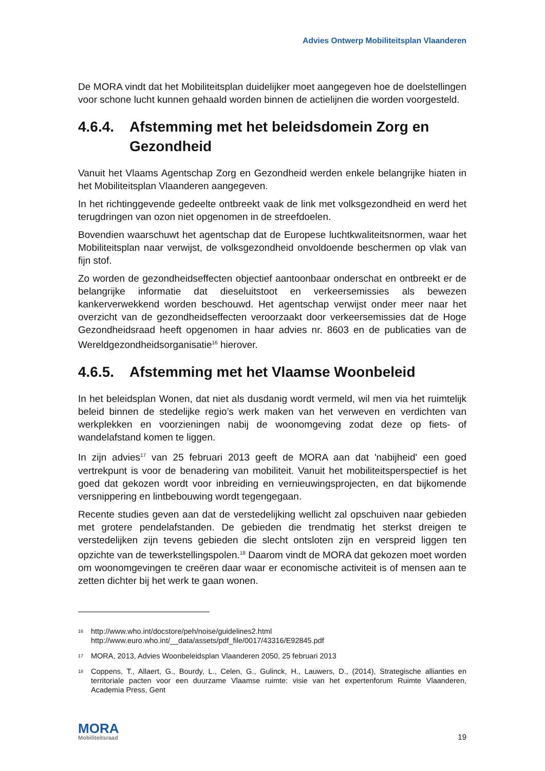Advies Ontwerp Mobiliteitsplan Vlaanderen
De MORA vindt dat het Mobiliteitsplan duidelijker moet aangegeven hoe de doelstellingen voor schone lucht kunnen gehaald worden binnen de actielijnen die worden voorgesteld.
4.6.4. Afstemming met het beleidsdomein Zorg en Gezondheid
Vanuit het Vlaams Agentschap Zorg en Gezondheid werden enkele belangrijke hiaten in het Mobiliteitsplan Vlaanderen aangegeven.
In het richtinggevende gedeelte ontbreekt vaak de link met volksgezondheid en werd het terugdringen van ozon niet opgenomen in de streefdoelen.
Bovendien waarschuwt het agentschap dat de Europese luchtkwaliteitsnormen, waar het Mobiliteitsplan naar verwijst, de volksgezondheid onvoldoende beschermen op vlak van fijn stof.
Zo worden de gezondheidseffecten objectief aantoonbaar onderschat en ontbreekt er de belangrijke informatie dat dieseluitstoot en verkeersemissies als bewezen kankerverwekkend worden beschouwd. Het agentschap verwijst onder meer naar het overzicht van de gezondheidseffecten veroorzaakt door verkeersemissies dat de Hoge Gezondheidsraad heeft opgenomen in haar advies nr. 8603 en de publicaties van de Wereldgezondheidsorganisatie<sup>16</sup> hierover.
4.6.5. Afstemming met het Vlaamse Woonbeleid
In het beleidsplan Wonen, dat niet als dusdanig wordt vermeld, wil men via het ruimtelijk beleid binnen de stedelijke regio’s werk maken van het verweven en verdichten van werkplekken en voorzieningen nabij de woonomgeving zodat deze op fiets- of wandelafstand komen te liggen.
In zijn advies<sup>17</sup> van 25 februari 2013 geeft de MORA aan dat 'nabijheid' een goed vertrekpunt is voor de benadering van mobiliteit. Vanuit het mobiliteitsperspectief is het goed dat gekozen wordt voor inbreiding en vernieuwingsprojecten, en dat bijkomende versnippering en lintbebouwing wordt tegengegaan.
Recente studies geven aan dat de verstedelijking wellicht zal opschuiven naar gebieden met grotere pendelafstanden. De gebieden die trendmatig het sterkst dreigen te verstedelijken zijn tevens gebieden die slecht ontsloten zijn en verspreid liggen ten opzichte van de tewerkstellingspolen.<sup>18</sup> Daarom vindt de MORA dat gekozen moet worden om woonomgevingen te creëren daar waar er economische activiteit is of mensen aan te zetten dichter bij het werk te gaan wonen.
16 http://www.who.int/docstore/peh/noise/guidelines2.html
http://www.euro.who.int/__data/assets/pdf_file/0017/43316/E92845.pdf
17 MORA, 2013, Advies Woonbeleidsplan Vlaanderen 2050, 25 februari 2013
18 Coppens, T., Allaert, G., Bourdy, L., Celen, G., Gulinck, H., Lauwers, D., (2014), Strategische allianties en territoriale pacten voor een duurzame Vlaamse ruimte: visie van het expertenforum Ruimte Vlaanderen, Academia Press, Gent
MORA
Mobiliteitsraad
19